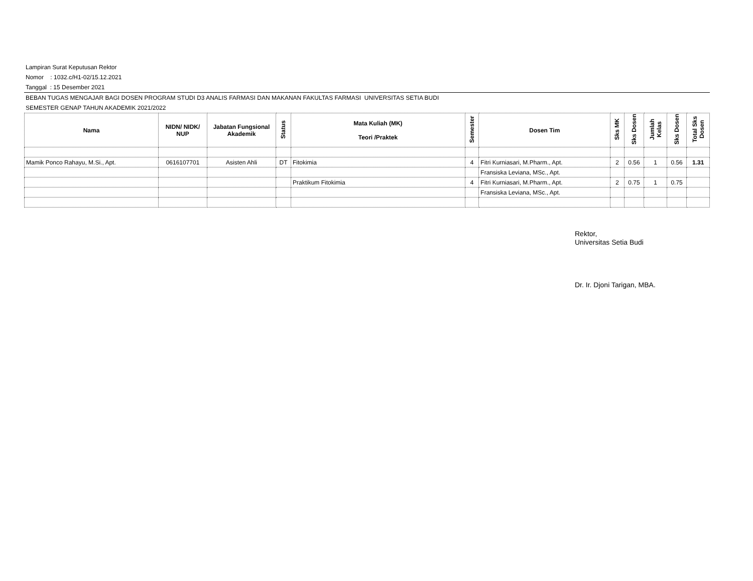Lampiran Surat Keputusan Rektor
Nomor : 1032.c/H1-02/15.12.2021
Tanggal : 15 Desember 2021
BEBAN TUGAS MENGAJAR BAGI DOSEN PROGRAM STUDI D3 ANALIS FARMASI DAN MAKANAN FAKULTAS FARMASI UNIVERSITAS SETIA BUDI
SEMESTER GENAP TAHUN AKADEMIK 2021/2022
| Nama | NIDN/ NIDK/ NUP | Jabatan Fungsional Akademik | Status | Mata Kuliah (MK) Teori /Praktek | Semester | Dosen Tim | Sks MK | Sks Dosen | Jumlah Kelas | Sks Dosen | Total Sks Dosen |
| --- | --- | --- | --- | --- | --- | --- | --- | --- | --- | --- | --- |
| Mamik Ponco Rahayu, M.Si., Apt. | 0616107701 | Asisten Ahli | DT | Fitokimia | 4 | Fitri Kurniasari, M.Pharm., Apt. | 2 | 0.56 | 1 | 0.56 | 1.31 |
| | | | | | | Fransiska Leviana, MSc., Apt. | | | | | |
| | | | | Praktikum Fitokimia | 4 | Fitri Kurniasari, M.Pharm., Apt. | 2 | 0.75 | 1 | 0.75 | |
| | | | | | | Fransiska Leviana, MSc., Apt. | | | | | |
Rektor,
Universitas Setia Budi
Dr. Ir. Djoni Tarigan, MBA.